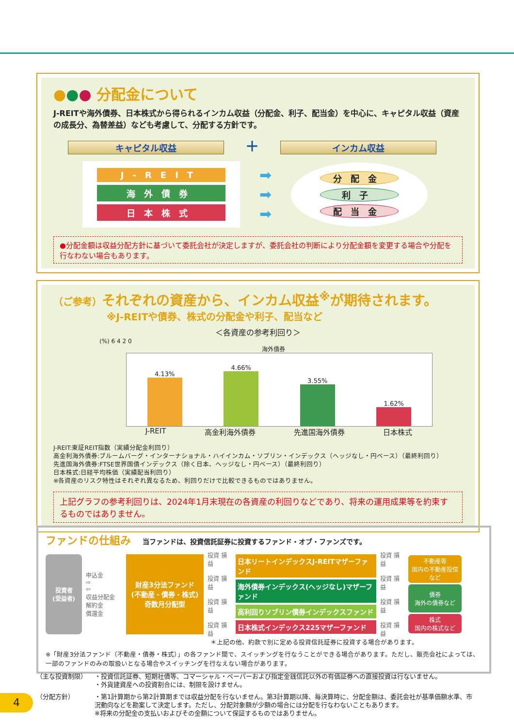●●● 分配金について
J-REITや海外債券、日本株式から得られるインカム収益（分配金、利子、配当金）を中心に、キャピタル収益（資産の成長分、為替差益）なども考慮して、分配する方針です。
キャピタル収益 ＋ インカム収益
J-REIT
海外債券
日本株式
➡
➡
➡
分配金
利子
配当金
●分配金額は収益分配方針に基づいて委託会社が決定しますが、委託会社の判断により分配金額を変更する場合や分配を行なわない場合もあります。
（ご参考）それぞれの資産から、インカム収益<sup>※</sup>が期待されます。
※J-REITや債券、株式の分配金や利子、配当など
＜各資産の参考利回り＞
(%) 6 4 2 0
海外債券
4.13%
4.66%
3.55%
1.62%
J-REIT 高金利海外債券 先進国海外債券 日本株式
J-REIT:東証REIT指数（実績分配金利回り）
高金利海外債券:ブルームバーグ・インターナショナル・ハイインカム・ソブリン・インデックス（ヘッジなし・円ベース）（最終利回り）
先進国海外債券:FTSE世界国債インデックス（除く日本、ヘッジなし・円ベース）（最終利回り）
日本株式:日経平均株価（実績配当利回り）
※各資産のリスク特性はそれぞれ異なるため、利回りだけで比較できるものではありません。
上記グラフの参考利回りは、2024年1月末現在の各資産の利回りなどであり、将来の運用成果等を約束するものではありません。
ファンドの仕組み 当ファンドは、投資信託証券に投資するファンド・オブ・ファンズです。
投資者
(受益者)
申込金
⇨
⇦
収益分配金
解約金
償還金
財産3分法ファンド
(不動産・債券・株式)
奇数月分配型
投資 損益
投資 損益
投資 損益
投資 損益
日本リートインデックスJ-REITマザーファンド
海外債券インデックス(ヘッジなし)マザーファンド
高利回りソブリン債券インデックスファンド
日本株式インデックス225マザーファンド
投資 損益
投資 損益
投資 損益
投資 損益
不動産等
国内の不動産投信など
債券
海外の債券など
株式
国内の株式など
＊上記の他、約款で別に定める投資信託証券に投資する場合があります。
※「財産3分法ファンド（不動産・債券・株式）」の各ファンド間で、スイッチングを行なうことができる場合があります。ただし、販売会社によっては、一部のファンドのみの取扱いとなる場合やスイッチングを行なえない場合があります。
（主な投資制限） ・投資信託証券、短期社債等、コマーシャル・ペーパーおよび指定金銭信託以外の有価証券への直接投資は行ないません。
・外貨建資産への投資割合には、制限を設けません。
（分配方針） ・第1計算期から第2計算期までは収益分配を行ないません。第3計算期以降、毎決算時に、分配金額は、委託会社が基準価額水準、市況動向などを勘案して決定します。ただし、分配対象額が少額の場合には分配を行なわないこともあります。
※将来の分配金の支払いおよびその金額について保証するものではありません。
4